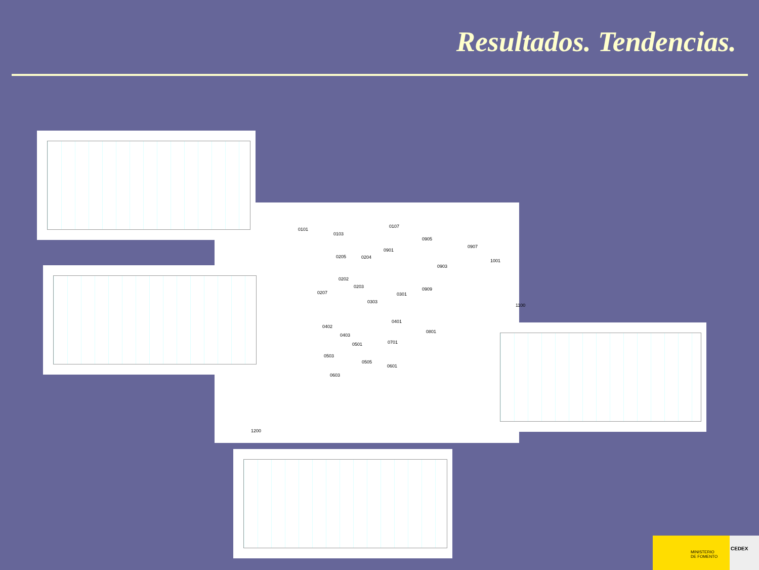Resultados. Tendencias.
0101
0103
0107
0905
0907
0205 0204
0901
0903
1001
0202
0203
0207
0303
0301
0909
1100
0401
0402
0403
0501 0701
0801
0503
0505
0601
0603
1200
MINISTERIO
DE FOMENTO
CEDEX